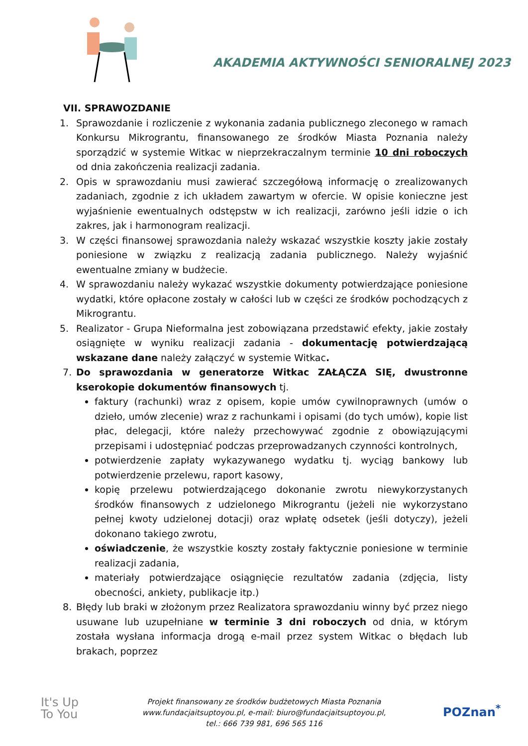AKADEMIA AKTYWNOŚCI SENIORALNEJ 2023
VII. SPRAWOZDANIE
1. Sprawozdanie i rozliczenie z wykonania zadania publicznego zleconego w ramach Konkursu Mikrograntu, finansowanego ze środków Miasta Poznania należy sporządzić w systemie Witkac w nieprzekraczalnym terminie 10 dni roboczych od dnia zakończenia realizacji zadania.
2. Opis w sprawozdaniu musi zawierać szczegółową informację o zrealizowanych zadaniach, zgodnie z ich układem zawartym w ofercie. W opisie konieczne jest wyjaśnienie ewentualnych odstępstw w ich realizacji, zarówno jeśli idzie o ich zakres, jak i harmonogram realizacji.
3. W części finansowej sprawozdania należy wskazać wszystkie koszty jakie zostały poniesione w związku z realizacją zadania publicznego. Należy wyjaśnić ewentualne zmiany w budżecie.
4. W sprawozdaniu należy wykazać wszystkie dokumenty potwierdzające poniesione wydatki, które opłacone zostały w całości lub w części ze środków pochodzących z Mikrograntu.
5. Realizator - Grupa Nieformalna jest zobowiązana przedstawić efekty, jakie zostały osiągnięte w wyniku realizacji zadania - dokumentację potwierdzającą wskazane dane należy załączyć w systemie Witkac.
7. Do sprawozdania w generatorze Witkac ZAŁĄCZA SIĘ, dwustronne kserokopie dokumentów finansowych tj.
faktury (rachunki) wraz z opisem, kopie umów cywilnoprawnych (umów o dzieło, umów zlecenie) wraz z rachunkami i opisami (do tych umów), kopie list płac, delegacji, które należy przechowywać zgodnie z obowiązującymi przepisami i udostępniać podczas przeprowadzanych czynności kontrolnych,
potwierdzenie zapłaty wykazywanego wydatku tj. wyciąg bankowy lub potwierdzenie przelewu, raport kasowy,
kopię przelewu potwierdzającego dokonanie zwrotu niewykorzystanych środków finansowych z udzielonego Mikrograntu (jeżeli nie wykorzystano pełnej kwoty udzielonej dotacji) oraz wpłatę odsetek (jeśli dotyczy), jeżeli dokonano takiego zwrotu,
oświadczenie, że wszystkie koszty zostały faktycznie poniesione w terminie realizacji zadania,
materiały potwierdzające osiągnięcie rezultatów zadania (zdjęcia, listy obecności, ankiety, publikacje itp.)
8. Błędy lub braki w złożonym przez Realizatora sprawozdaniu winny być przez niego usuwane lub uzupełniane w terminie 3 dni roboczych od dnia, w którym została wysłana informacja drogą e-mail przez system Witkac o błędach lub brakach, poprzez
It's Up
To You
Projekt finansowany ze środków budżetowych Miasta Poznania
www.fundacjaitsuptoyou.pl, e-mail: biuro@fundacjaitsuptoyou.pl,
tel.: 666 739 981, 696 565 116
POZnan<sup>*</sup>